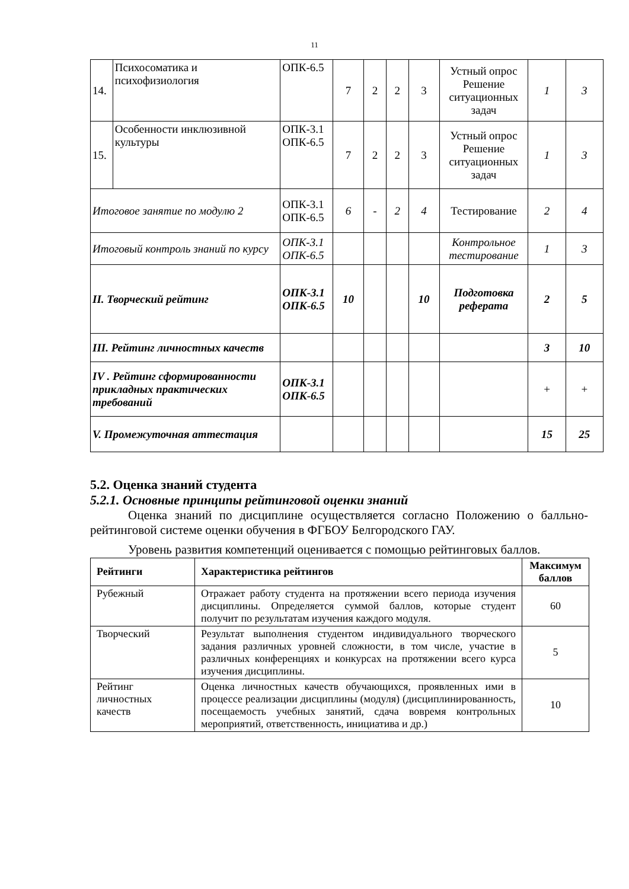11
| 14. | Психосоматика и психофизиология | ОПК-6.5 | 7 | 2 | 2 | 3 | Устный опрос Решение ситуационных задач | 1 | 3 |
| 15. | Особенности инклюзивной культуры | ОПК-3.1 ОПК-6.5 | 7 | 2 | 2 | 3 | Устный опрос Решение ситуационных задач | 1 | 3 |
| Итоговое занятие по модулю 2 | | ОПК-3.1 ОПК-6.5 | 6 | - | 2 | 4 | Тестирование | 2 | 4 |
| Итоговый контроль знаний по курсу | | ОПК-3.1 ОПК-6.5 | | | | | Контрольное тестирование | 1 | 3 |
| II. Творческий рейтинг | | ОПК-3.1 ОПК-6.5 | 10 | | | 10 | Подготовка реферата | 2 | 5 |
| III. Рейтинг личностных качеств | | | | | | | | 3 | 10 |
| IV . Рейтинг сформированности прикладных практических требований | | ОПК-3.1 ОПК-6.5 | | | | | | + | + |
| V. Промежуточная аттестация | | | | | | | | 15 | 25 |
5.2. Оценка знаний студента
5.2.1. Основные принципы рейтинговой оценки знаний
Оценка знаний по дисциплине осуществляется согласно Положению о балльно-рейтинговой системе оценки обучения в ФГБОУ Белгородского ГАУ.
Уровень развития компетенций оценивается с помощью рейтинговых баллов.
| Рейтинги | Характеристика рейтингов | Максимум баллов |
| --- | --- | --- |
| Рубежный | Отражает работу студента на протяжении всего периода изучения дисциплины. Определяется суммой баллов, которые студент получит по результатам изучения каждого модуля. | 60 |
| Творческий | Результат выполнения студентом индивидуального творческого задания различных уровней сложности, в том числе, участие в различных конференциях и конкурсах на протяжении всего курса изучения дисциплины. | 5 |
| Рейтинг личностных качеств | Оценка личностных качеств обучающихся, проявленных ими в процессе реализации дисциплины (модуля) (дисциплинированность, посещаемость учебных занятий, сдача вовремя контрольных мероприятий, ответственность, инициатива и др.) | 10 |